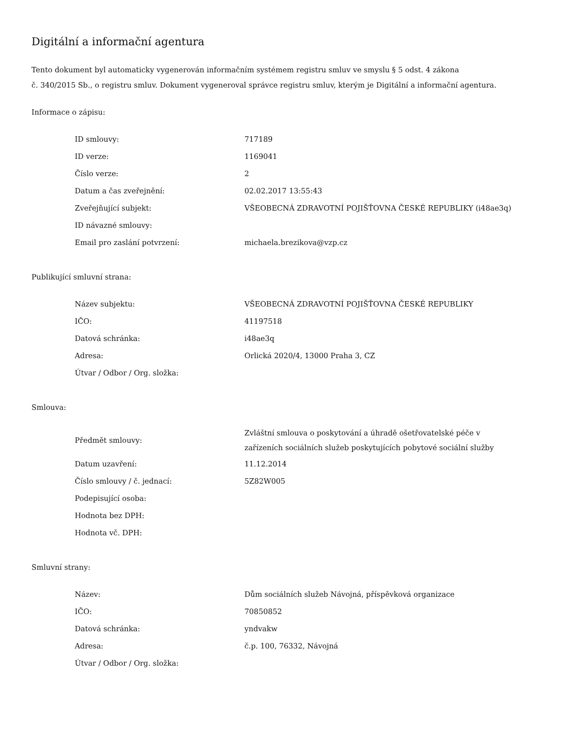Digitální a informační agentura
Tento dokument byl automaticky vygenerován informačním systémem registru smluv ve smyslu § 5 odst. 4 zákona
č. 340/2015 Sb., o registru smluv. Dokument vygeneroval správce registru smluv, kterým je Digitální a informační agentura.
Informace o zápisu:
| ID smlouvy: | 717189 |
| ID verze: | 1169041 |
| Číslo verze: | 2 |
| Datum a čas zveřejnění: | 02.02.2017 13:55:43 |
| Zveřejňující subjekt: | VŠEOBECNÁ ZDRAVOTNÍ POJIŠŤOVNA ČESKÉ REPUBLIKY (i48ae3q) |
| ID návazné smlouvy: | |
| Email pro zaslání potvrzení: | michaela.brezikova@vzp.cz |
Publikující smluvní strana:
| Název subjektu: | VŠEOBECNÁ ZDRAVOTNÍ POJIŠŤOVNA ČESKÉ REPUBLIKY |
| IČO: | 41197518 |
| Datová schránka: | i48ae3q |
| Adresa: | Orlická 2020/4, 13000 Praha 3, CZ |
| Útvar / Odbor / Org. složka: | |
Smlouva:
| Předmět smlouvy: | Zvláštní smlouva o poskytování a úhradě ošetřovatelské péče v zařízeních sociálních služeb poskytujících pobytové sociální služby |
| Datum uzavření: | 11.12.2014 |
| Číslo smlouvy / č. jednací: | 5Z82W005 |
| Podepisující osoba: | |
| Hodnota bez DPH: | |
| Hodnota vč. DPH: | |
Smluvní strany:
| Název: | Dům sociálních služeb Návojná, příspěvková organizace |
| IČO: | 70850852 |
| Datová schránka: | yndvakw |
| Adresa: | č.p. 100, 76332, Návojná |
| Útvar / Odbor / Org. složka: | |